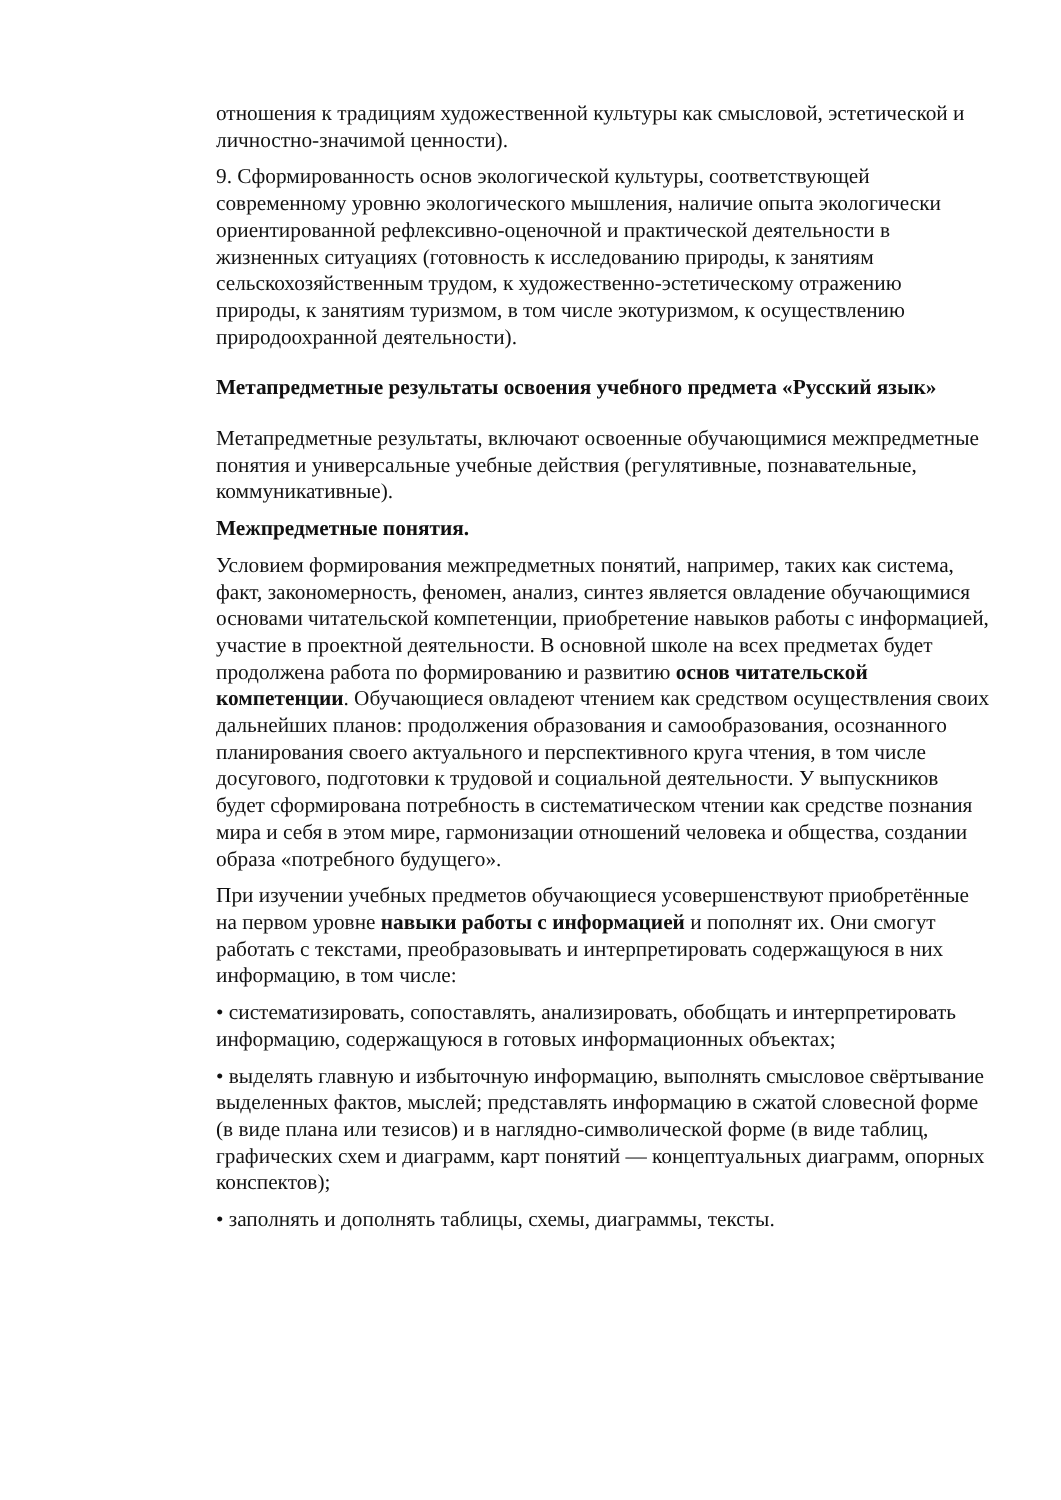отношения к традициям художественной культуры как смысловой, эстетической и личностно-значимой ценности).
9. Сформированность основ экологической культуры, соответствующей современному уровню экологического мышления, наличие опыта экологически ориентированной рефлексивно-оценочной и практической деятельности в жизненных ситуациях (готовность к исследованию природы, к занятиям сельскохозяйственным трудом, к художественно-эстетическому отражению природы, к занятиям туризмом, в том числе экотуризмом, к осуществлению природоохранной деятельности).
Метапредметные результаты освоения учебного предмета «Русский язык»
Метапредметные результаты, включают освоенные обучающимися межпредметные понятия и универсальные учебные действия (регулятивные, познавательные, коммуникативные).
Межпредметные понятия.
Условием формирования межпредметных понятий, например, таких как система, факт, закономерность, феномен, анализ, синтез является овладение обучающимися основами читательской компетенции, приобретение навыков работы с информацией, участие в проектной деятельности. В основной школе на всех предметах будет продолжена работа по формированию и развитию основ читательской компетенции. Обучающиеся овладеют чтением как средством осуществления своих дальнейших планов: продолжения образования и самообразования, осознанного планирования своего актуального и перспективного круга чтения, в том числе досугового, подготовки к трудовой и социальной деятельности. У выпускников будет сформирована потребность в систематическом чтении как средстве познания мира и себя в этом мире, гармонизации отношений человека и общества, создании образа «потребного будущего».
При изучении учебных предметов обучающиеся усовершенствуют приобретённые на первом уровне навыки работы с информацией и пополнят их. Они смогут работать с текстами, преобразовывать и интерпретировать содержащуюся в них информацию, в том числе:
• систематизировать, сопоставлять, анализировать, обобщать и интерпретировать информацию, содержащуюся в готовых информационных объектах;
• выделять главную и избыточную информацию, выполнять смысловое свёртывание выделенных фактов, мыслей; представлять информацию в сжатой словесной форме (в виде плана или тезисов) и в наглядно-символической форме (в виде таблиц, графических схем и диаграмм, карт понятий — концептуальных диаграмм, опорных конспектов);
• заполнять и дополнять таблицы, схемы, диаграммы, тексты.